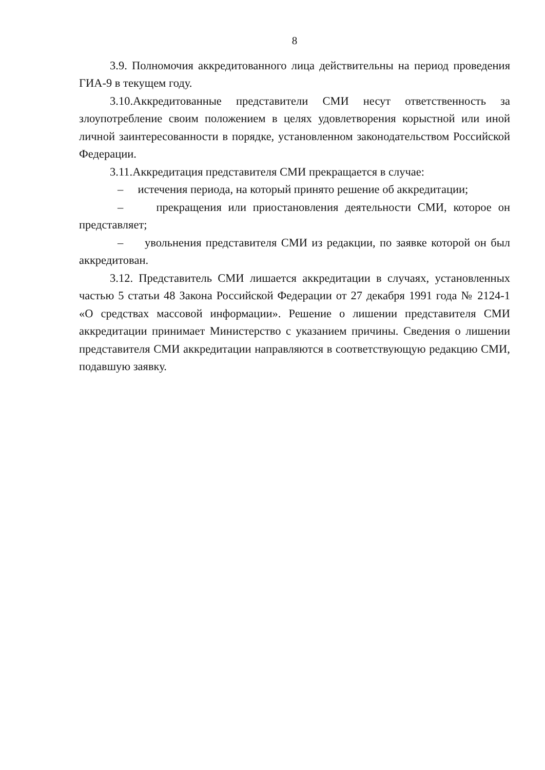8
3.9. Полномочия аккредитованного лица действительны на период проведения ГИА-9 в текущем году.
3.10.Аккредитованные представители СМИ несут ответственность за злоупотребление своим положением в целях удовлетворения корыстной или иной личной заинтересованности в порядке, установленном законодательством Российской Федерации.
3.11.Аккредитация представителя СМИ прекращается в случае:
– истечения периода, на который принято решение об аккредитации;
– прекращения или приостановления деятельности СМИ, которое он представляет;
– увольнения представителя СМИ из редакции, по заявке которой он был аккредитован.
3.12. Представитель СМИ лишается аккредитации в случаях, установленных частью 5 статьи 48 Закона Российской Федерации от 27 декабря 1991 года № 2124-1 «О средствах массовой информации». Решение о лишении представителя СМИ аккредитации принимает Министерство с указанием причины. Сведения о лишении представителя СМИ аккредитации направляются в соответствующую редакцию СМИ, подавшую заявку.